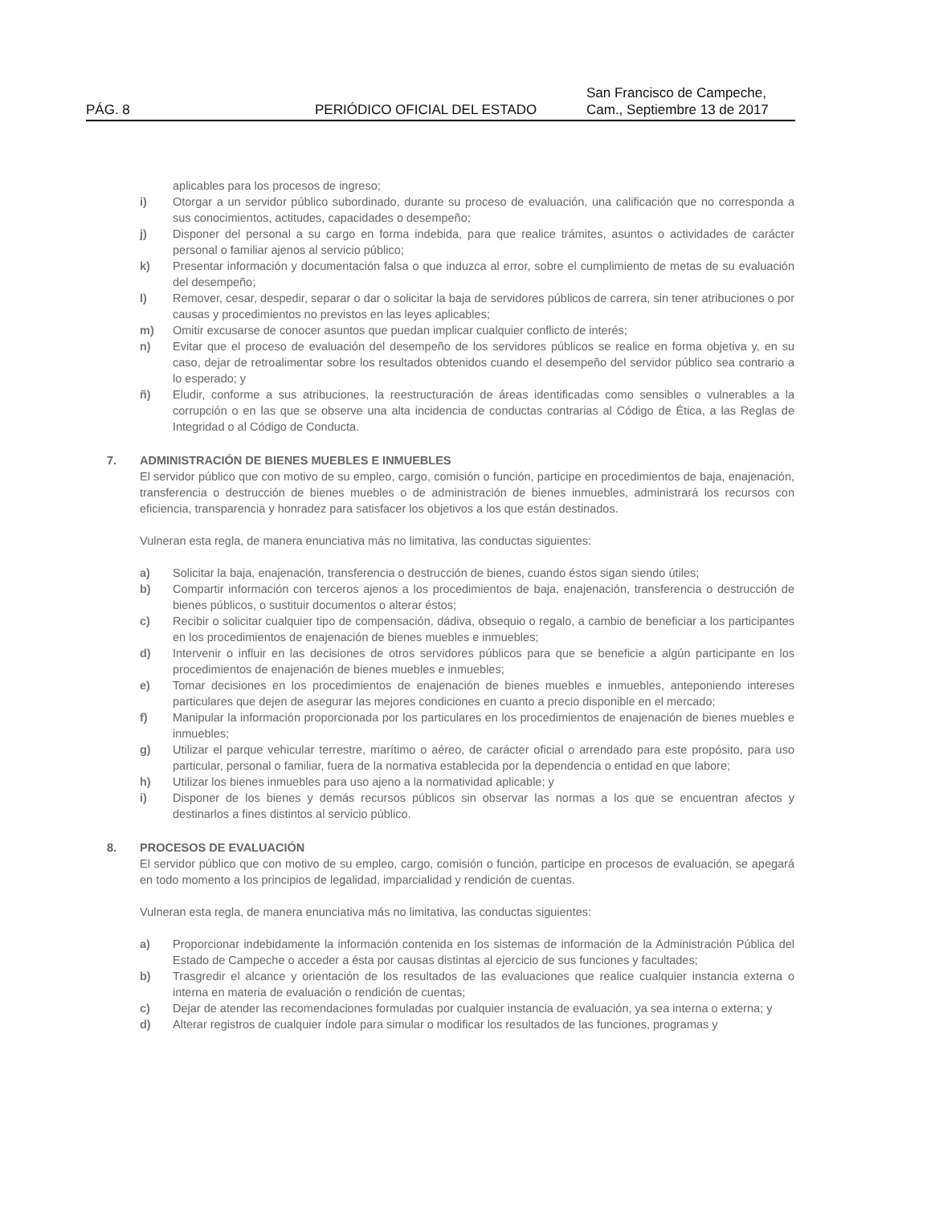PÁG. 8
PERIÓDICO OFICIAL DEL ESTADO
San Francisco de Campeche,
Cam., Septiembre 13 de 2017
aplicables para los procesos de ingreso;
i) Otorgar a un servidor público subordinado, durante su proceso de evaluación, una calificación que no corresponda a sus conocimientos, actitudes, capacidades o desempeño;
j) Disponer del personal a su cargo en forma indebida, para que realice trámites, asuntos o actividades de carácter personal o familiar ajenos al servicio público;
k) Presentar información y documentación falsa o que induzca al error, sobre el cumplimiento de metas de su evaluación del desempeño;
l) Remover, cesar, despedir, separar o dar o solicitar la baja de servidores públicos de carrera, sin tener atribuciones o por causas y procedimientos no previstos en las leyes aplicables;
m) Omitir excusarse de conocer asuntos que puedan implicar cualquier conflicto de interés;
n) Evitar que el proceso de evaluación del desempeño de los servidores públicos se realice en forma objetiva y, en su caso, dejar de retroalimentar sobre los resultados obtenidos cuando el desempeño del servidor público sea contrario a lo esperado; y
ñ) Eludir, conforme a sus atribuciones, la reestructuración de áreas identificadas como sensibles o vulnerables a la corrupción o en las que se observe una alta incidencia de conductas contrarias al Código de Ética, a las Reglas de Integridad o al Código de Conducta.
7. ADMINISTRACIÓN DE BIENES MUEBLES E INMUEBLES
El servidor público que con motivo de su empleo, cargo, comisión o función, participe en procedimientos de baja, enajenación, transferencia o destrucción de bienes muebles o de administración de bienes inmuebles, administrará los recursos con eficiencia, transparencia y honradez para satisfacer los objetivos a los que están destinados.
Vulneran esta regla, de manera enunciativa más no limitativa, las conductas siguientes:
a) Solicitar la baja, enajenación, transferencia o destrucción de bienes, cuando éstos sigan siendo útiles;
b) Compartir información con terceros ajenos a los procedimientos de baja, enajenación, transferencia o destrucción de bienes públicos, o sustituir documentos o alterar éstos;
c) Recibir o solicitar cualquier tipo de compensación, dádiva, obsequio o regalo, a cambio de beneficiar a los participantes en los procedimientos de enajenación de bienes muebles e inmuebles;
d) Intervenir o influir en las decisiones de otros servidores públicos para que se beneficie a algún participante en los procedimientos de enajenación de bienes muebles e inmuebles;
e) Tomar decisiones en los procedimientos de enajenación de bienes muebles e inmuebles, anteponiendo intereses particulares que dejen de asegurar las mejores condiciones en cuanto a precio disponible en el mercado;
f) Manipular la información proporcionada por los particulares en los procedimientos de enajenación de bienes muebles e inmuebles;
g) Utilizar el parque vehicular terrestre, marítimo o aéreo, de carácter oficial o arrendado para este propósito, para uso particular, personal o familiar, fuera de la normativa establecida por la dependencia o entidad en que labore;
h) Utilizar los bienes inmuebles para uso ajeno a la normatividad aplicable; y
i) Disponer de los bienes y demás recursos públicos sin observar las normas a los que se encuentran afectos y destinarlos a fines distintos al servicio público.
8. PROCESOS DE EVALUACIÓN
El servidor público que con motivo de su empleo, cargo, comisión o función, participe en procesos de evaluación, se apegará en todo momento a los principios de legalidad, imparcialidad y rendición de cuentas.
Vulneran esta regla, de manera enunciativa más no limitativa, las conductas siguientes:
a) Proporcionar indebidamente la información contenida en los sistemas de información de la Administración Pública del Estado de Campeche o acceder a ésta por causas distintas al ejercicio de sus funciones y facultades;
b) Trasgredir el alcance y orientación de los resultados de las evaluaciones que realice cualquier instancia externa o interna en materia de evaluación o rendición de cuentas;
c) Dejar de atender las recomendaciones formuladas por cualquier instancia de evaluación, ya sea interna o externa; y
d) Alterar registros de cualquier índole para simular o modificar los resultados de las funciones, programas y